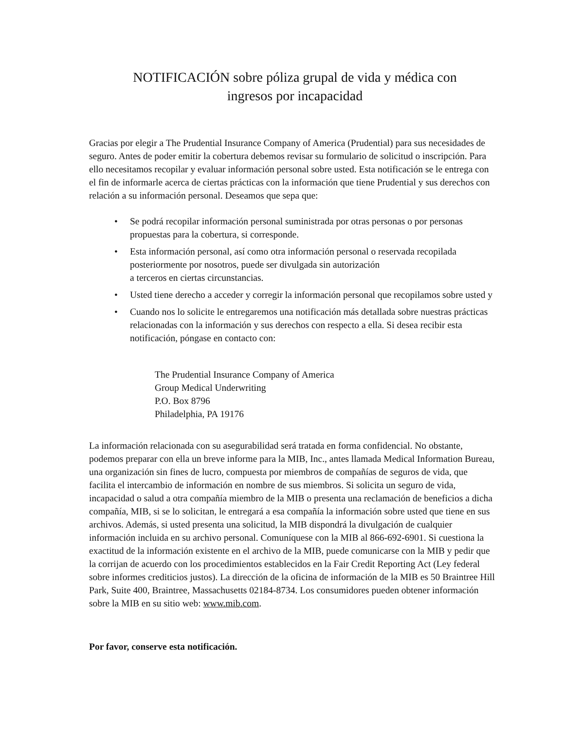NOTIFICACIÓN sobre póliza grupal de vida y médica con
ingresos por incapacidad
Gracias por elegir a The Prudential Insurance Company of America (Prudential) para sus necesidades de seguro. Antes de poder emitir la cobertura debemos revisar su formulario de solicitud o inscripción. Para ello necesitamos recopilar y evaluar información personal sobre usted. Esta notificación se le entrega con el fin de informarle acerca de ciertas prácticas con la información que tiene Prudential y sus derechos con relación a su información personal. Deseamos que sepa que:
• Se podrá recopilar información personal suministrada por otras personas o por personas propuestas para la cobertura, si corresponde.
• Esta información personal, así como otra información personal o reservada recopilada posteriormente por nosotros, puede ser divulgada sin autorización
a terceros en ciertas circunstancias.
• Usted tiene derecho a acceder y corregir la información personal que recopilamos sobre usted y
• Cuando nos lo solicite le entregaremos una notificación más detallada sobre nuestras prácticas relacionadas con la información y sus derechos con respecto a ella. Si desea recibir esta notificación, póngase en contacto con:
The Prudential Insurance Company of America
Group Medical Underwriting
P.O. Box 8796
Philadelphia, PA 19176
La información relacionada con su asegurabilidad será tratada en forma confidencial. No obstante, podemos preparar con ella un breve informe para la MIB, Inc., antes llamada Medical Information Bureau, una organización sin fines de lucro, compuesta por miembros de compañías de seguros de vida, que facilita el intercambio de información en nombre de sus miembros. Si solicita un seguro de vida, incapacidad o salud a otra compañía miembro de la MIB o presenta una reclamación de beneficios a dicha compañía, MIB, si se lo solicitan, le entregará a esa compañía la información sobre usted que tiene en sus archivos. Además, si usted presenta una solicitud, la MIB dispondrá la divulgación de cualquier información incluida en su archivo personal. Comuníquese con la MIB al 866-692-6901. Si cuestiona la exactitud de la información existente en el archivo de la MIB, puede comunicarse con la MIB y pedir que la corrijan de acuerdo con los procedimientos establecidos en la Fair Credit Reporting Act (Ley federal sobre informes crediticios justos). La dirección de la oficina de información de la MIB es 50 Braintree Hill Park, Suite 400, Braintree, Massachusetts 02184-8734. Los consumidores pueden obtener información sobre la MIB en su sitio web: www.mib.com.
Por favor, conserve esta notificación.